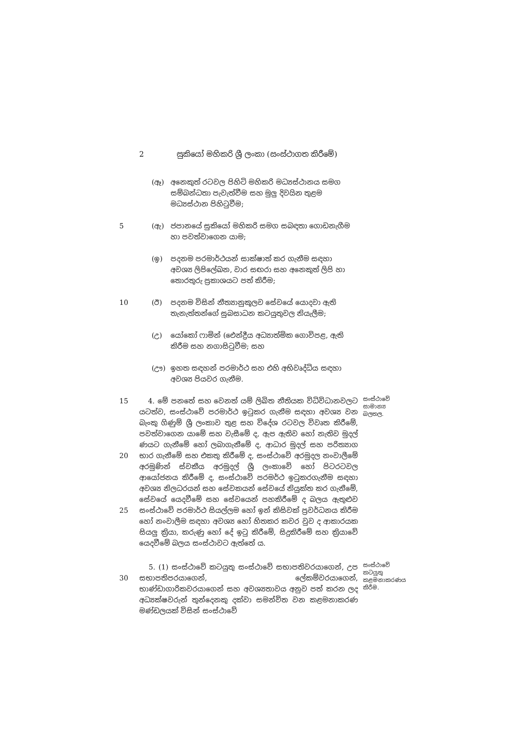2 සුකියෝ මහිකරි ශ්‍රී ලංකා (සංස්ථාගත කිරීමේ)
(ඈ) අනෙකුත් රටවල පිහිටි මහිකරි මධ්‍යස්ථානය සමග සම්බන්ධතා පැවැත්වීම සහ මුලු දිවයින තුළම මධ්‍යස්ථාන පිහිටුවීම;
5 (ඇ) ජපානයේ සුකියෝ මහිකරි සමග සබඳතා ගොඩනැගීම හා පවත්වාගෙන යාම;
(ඉ) පදනම පරමාර්ථයන් සාක්ෂාත් කර ගැනීම සඳහා අවශ්‍ය ලිපිලේඛන, වාර සඟරා සහ අනෙකුත් ලිපි හා තොරතුරු ප්‍රකාශයට පත් කිරීම;
10 (ඊ) පදනම විසින් නීත්‍යානුකූලව සේවයේ යොදවා ඇති තැනැත්තන්ගේ සුබසාධන කටයුතුවල නියැලීම;
(උ) යෝකෝ ෆාමින් (ඓන්ද්‍රීය අධ්‍යාත්මික ගොවිපළ, ඇති කිරීම සහ නගාසිටුවීම; සහ
(ඌ) ඉහත සඳහන් පරමාර්ථ සහ එහි අභිවෘද්ධිය සඳහා අවශ්‍ය පියවර ගැනීම.
15
20
25
4. මේ පනතේ සහ වෙනත් යම් ලිඛිත නීතියක විධිවිධානවලට යටත්ව, සංස්ථාවේ පරමාර්ථ ඉටුකර ගැනීම සඳහා අවශ්‍ය වන බැංකු ගිණුම් ශ්‍රී ලංකාව තුළ සහ විදේශ රටවල විවෘත කිරීමේ, පවත්වාගෙන යාමේ සහ වැසීමේ ද, ඇප ඇතිව හෝ නැතිව මුදල් ණයට ගැනීමේ හෝ ලබාගැනීමේ ද, ආධාර මුදල් සහ පරිත්‍යාග භාර ගැනීමේ සහ එකතු කිරීමේ ද, සංස්ථාවේ අරමුදල නංවාලීමේ අරමුණින් ස්වකීය අරමුදල් ශ්‍රී ලංකාවේ හෝ පිටරටවල ආයෝජනය කිරීමේ ද, සංස්ථාවේ පරමර්ථ ඉටුකරගැනීම සඳහා අවශ්‍ය නිලධරයන් සහ සේවකයන් සේවයේ නියුක්ත කර ගැනීමේ, සේවයේ යෙදවීමේ සහ සේවයෙන් පහකිරීමේ ද බලය ඇතුළුව සංස්ථාවේ පරමාර්ථ සියල්ලම හෝ ඉන් කිසිවක් ප්‍රවර්ධනය කිරීම හෝ නංවාලීම සඳහා අවශ්‍ය හෝ හිතකර කවර වුව ද ආකාරයක සියලු ක්‍රියා, කරුණු හෝ දේ ඉටු කිරීමේ, සිදුකිරීමේ සහ ක්‍රියාවේ යෙදවීමේ බලය සංස්ථාවට ඇත්තේ ය.
සංස්ථාවේ සාමාන්‍ය බලතල.
30 5. (1) සංස්ථාවේ කටයුතු සංස්ථාවේ සභාපතිවරයාගෙන්, උප සභාපතිපරයාගෙන්, ලේකම්වරයාගෙන්, භාණ්ඩාගාරිකවරයාගෙන් සහ අවශ්‍යතාවය අනුව පත් කරන ලද අධ්‍යක්ෂවරුන් තුන්දෙනකු දක්වා සමන්විත වන කළමනාකරණ මණ්ඩලයක් විසින් සංස්ථාවේ
සංස්ථාවේ කටයුතු කළමනාකරණය කිරීම.